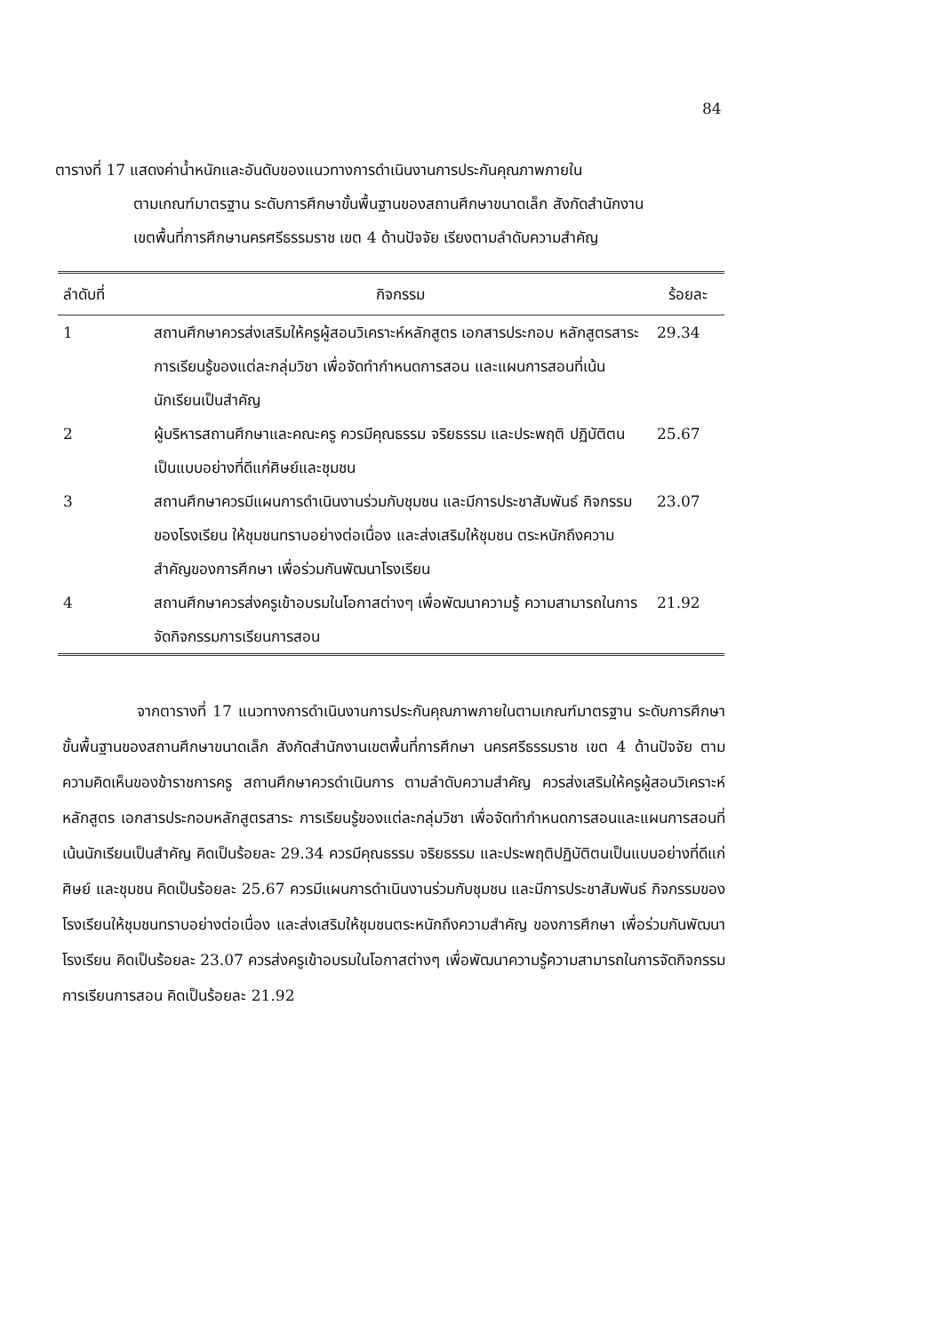84
ตารางที่ 17 แสดงค่าน้ำหนักและอันดับของแนวทางการดำเนินงานการประกันคุณภาพภายใน
ตามเกณฑ์มาตรฐาน ระดับการศึกษาขั้นพื้นฐานของสถานศึกษาขนาดเล็ก สังกัดสำนักงาน
เขตพื้นที่การศึกษานครศรีธรรมราช เขต 4 ด้านปัจจัย เรียงตามลำดับความสำคัญ
| ลำดับที่ | กิจกรรม | ร้อยละ |
| --- | --- | --- |
| 1 | สถานศึกษาควรส่งเสริมให้ครูผู้สอนวิเคราะห์หลักสูตร เอกสารประกอบ หลักสูตรสาระการเรียนรู้ของแต่ละกลุ่มวิชา เพื่อจัดทำกำหนดการสอน และแผนการสอนที่เน้นนักเรียนเป็นสำคัญ | 29.34 |
| 2 | ผู้บริหารสถานศึกษาและคณะครู ควรมีคุณธรรม จริยธรรม และประพฤติ ปฏิบัติตนเป็นแบบอย่างที่ดีแก่ศิษย์และชุมชน | 25.67 |
| 3 | สถานศึกษาควรมีแผนการดำเนินงานร่วมกับชุมชน และมีการประชาสัมพันธ์ กิจกรรมของโรงเรียน ให้ชุมชนทราบอย่างต่อเนื่อง และส่งเสริมให้ชุมชน ตระหนักถึงความสำคัญของการศึกษา เพื่อร่วมกันพัฒนาโรงเรียน | 23.07 |
| 4 | สถานศึกษาควรส่งครูเข้าอบรมในโอกาสต่างๆ เพื่อพัฒนาความรู้ ความสามารถในการจัดกิจกรรมการเรียนการสอน | 21.92 |
จากตารางที่ 17 แนวทางการดำเนินงานการประกันคุณภาพภายในตามเกณฑ์มาตรฐาน ระดับการศึกษาขั้นพื้นฐานของสถานศึกษาขนาดเล็ก สังกัดสำนักงานเขตพื้นที่การศึกษา นครศรีธรรมราช เขต 4 ด้านปัจจัย ตามความคิดเห็นของข้าราชการครู สถานศึกษาควรดำเนินการ ตามลำดับความสำคัญ ควรส่งเสริมให้ครูผู้สอนวิเคราะห์หลักสูตร เอกสารประกอบหลักสูตรสาระ การเรียนรู้ของแต่ละกลุ่มวิชา เพื่อจัดทำกำหนดการสอนและแผนการสอนที่เน้นนักเรียนเป็นสำคัญ คิดเป็นร้อยละ 29.34 ควรมีคุณธรรม จริยธรรม และประพฤติปฏิบัติตนเป็นแบบอย่างที่ดีแก่ศิษย์ และชุมชน คิดเป็นร้อยละ 25.67 ควรมีแผนการดำเนินงานร่วมกับชุมชน และมีการประชาสัมพันธ์ กิจกรรมของโรงเรียนให้ชุมชนทราบอย่างต่อเนื่อง และส่งเสริมให้ชุมชนตระหนักถึงความสำคัญ ของการศึกษา เพื่อร่วมกันพัฒนาโรงเรียน คิดเป็นร้อยละ 23.07 ควรส่งครูเข้าอบรมในโอกาสต่างๆ เพื่อพัฒนาความรู้ความสามารถในการจัดกิจกรรมการเรียนการสอน คิดเป็นร้อยละ 21.92